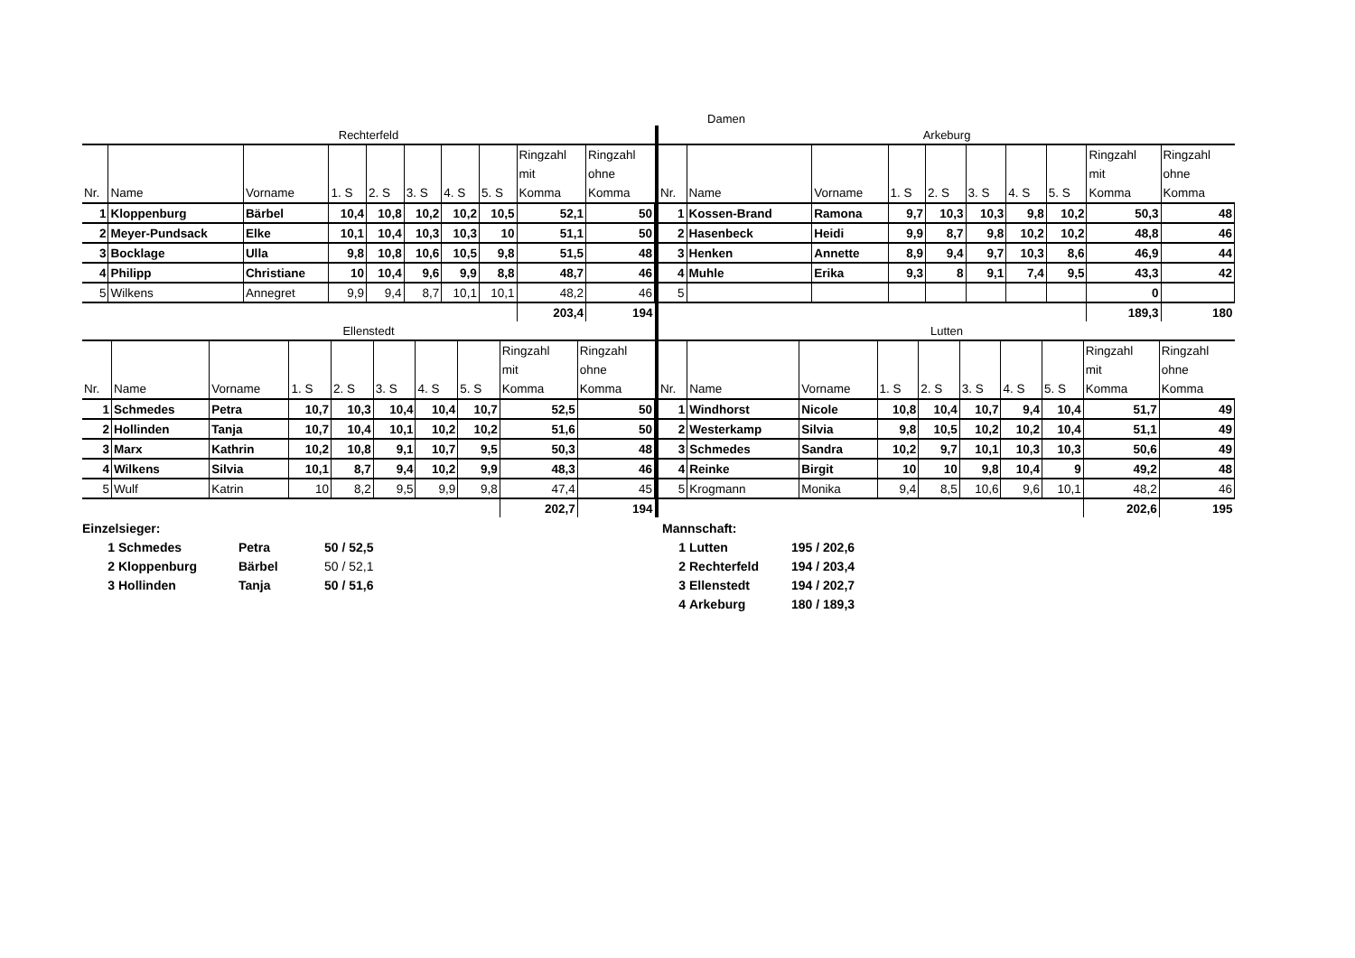Damen
Rechterfeld
| Nr. | Name | Vorname | 1. S | 2. S | 3. S | 4. S | 5. S | Ringzahl mit Komma | Ringzahl ohne Komma |
| --- | --- | --- | --- | --- | --- | --- | --- | --- | --- |
| 1 | Kloppenburg | Bärbel | 10,4 | 10,8 | 10,2 | 10,2 | 10,5 | 52,1 | 50 |
| 2 | Meyer-Pundsack | Elke | 10,1 | 10,4 | 10,3 | 10,3 | 10 | 51,1 | 50 |
| 3 | Bocklage | Ulla | 9,8 | 10,8 | 10,6 | 10,5 | 9,8 | 51,5 | 48 |
| 4 | Philipp | Christiane | 10 | 10,4 | 9,6 | 9,9 | 8,8 | 48,7 | 46 |
| 5 | Wilkens | Annegret | 9,9 | 9,4 | 8,7 | 10,1 | 10,1 | 48,2 | 46 |
| | | | | | | | | 203,4 | 194 |
Ellenstedt
| Nr. | Name | Vorname | 1. S | 2. S | 3. S | 4. S | 5. S | Ringzahl mit Komma | Ringzahl ohne Komma |
| --- | --- | --- | --- | --- | --- | --- | --- | --- | --- |
| 1 | Schmedes | Petra | 10,7 | 10,3 | 10,4 | 10,4 | 10,7 | 52,5 | 50 |
| 2 | Hollinden | Tanja | 10,7 | 10,4 | 10,1 | 10,2 | 10,2 | 51,6 | 50 |
| 3 | Marx | Kathrin | 10,2 | 10,8 | 9,1 | 10,7 | 9,5 | 50,3 | 48 |
| 4 | Wilkens | Silvia | 10,1 | 8,7 | 9,4 | 10,2 | 9,9 | 48,3 | 46 |
| 5 | Wulf | Katrin | 10 | 8,2 | 9,5 | 9,9 | 9,8 | 47,4 | 45 |
| | | | | | | | | 202,7 | 194 |
Arkeburg
| Nr. | Name | Vorname | 1. S | 2. S | 3. S | 4. S | 5. S | Ringzahl mit Komma | Ringzahl ohne Komma |
| --- | --- | --- | --- | --- | --- | --- | --- | --- | --- |
| 1 | Kossen-Brand | Ramona | 9,7 | 10,3 | 10,3 | 9,8 | 10,2 | 50,3 | 48 |
| 2 | Hasenbeck | Heidi | 9,9 | 8,7 | 9,8 | 10,2 | 10,2 | 48,8 | 46 |
| 3 | Henken | Annette | 8,9 | 9,4 | 9,7 | 10,3 | 8,6 | 46,9 | 44 |
| 4 | Muhle | Erika | 9,3 | 8 | 9,1 | 7,4 | 9,5 | 43,3 | 42 |
| 5 | | | | | | | | 0 | |
| | | | | | | | | 189,3 | 180 |
Lutten
| Nr. | Name | Vorname | 1. S | 2. S | 3. S | 4. S | 5. S | Ringzahl mit Komma | Ringzahl ohne Komma |
| --- | --- | --- | --- | --- | --- | --- | --- | --- | --- |
| 1 | Windhorst | Nicole | 10,8 | 10,4 | 10,7 | 9,4 | 10,4 | 51,7 | 49 |
| 2 | Westerkamp | Silvia | 9,8 | 10,5 | 10,2 | 10,2 | 10,4 | 51,1 | 49 |
| 3 | Schmedes | Sandra | 10,2 | 9,7 | 10,1 | 10,3 | 10,3 | 50,6 | 49 |
| 4 | Reinke | Birgit | 10 | 10 | 9,8 | 10,4 | 9 | 49,2 | 48 |
| 5 | Krogmann | Monika | 9,4 | 8,5 | 10,6 | 9,6 | 10,1 | 48,2 | 46 |
| | | | | | | | | 202,6 | 195 |
Einzelsieger:
1 Schmedes Petra 50 / 52,5
2 Kloppenburg Bärbel 50 / 52,1
3 Hollinden Tanja 50 / 51,6
Mannschaft:
1 Lutten 195 / 202,6
2 Rechterfeld 194 / 203,4
3 Ellenstedt 194 / 202,7
4 Arkeburg 180 / 189,3